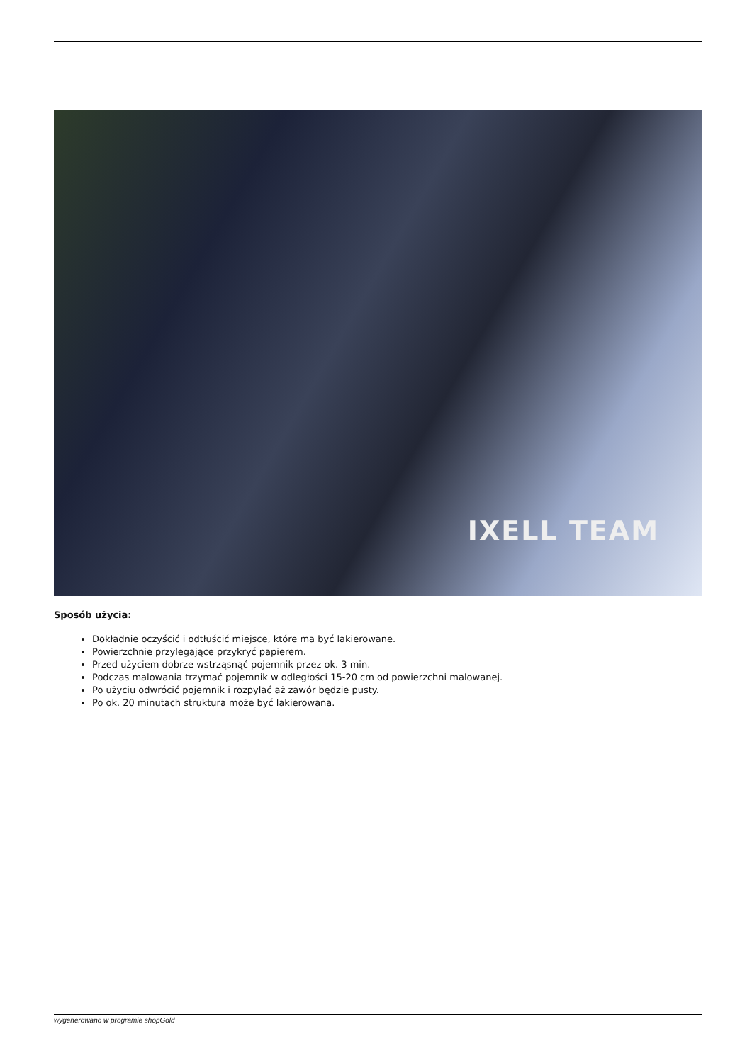IXELL TEAM
Sposób użycia:
Dokładnie oczyścić i odtłuścić miejsce, które ma być lakierowane.
Powierzchnie przylegające przykryć papierem.
Przed użyciem dobrze wstrząsnąć pojemnik przez ok. 3 min.
Podczas malowania trzymać pojemnik w odległości 15-20 cm od powierzchni malowanej.
Po użyciu odwrócić pojemnik i rozpylać aż zawór będzie pusty.
Po ok. 20 minutach struktura może być lakierowana.
wygenerowano w programie shopGold